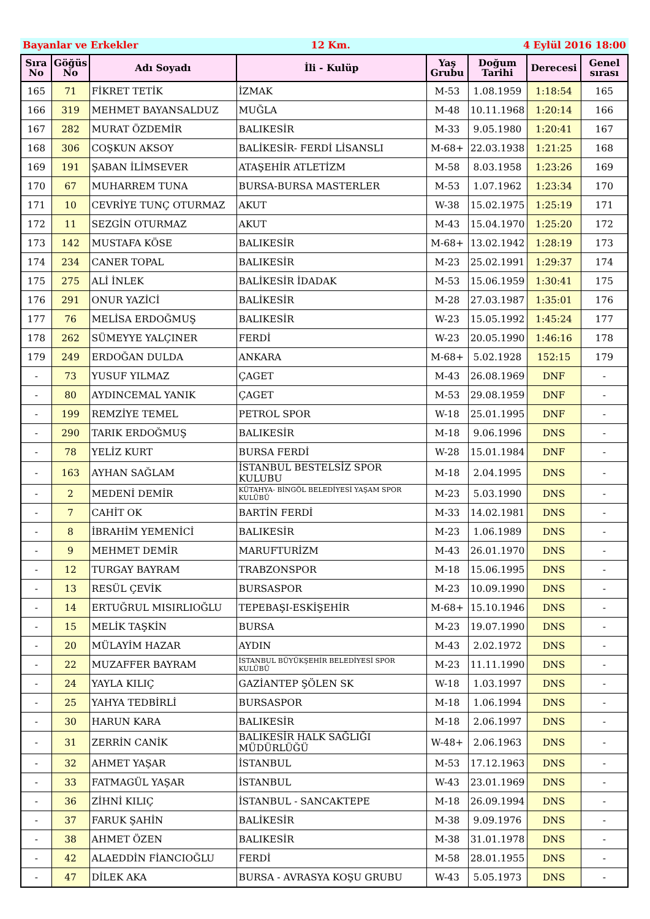Bayanlar ve Erkekler 12 Km. 4 Eylül 2016 18:00
| Sıra No | Göğüs No | Adı Soyadı | İli - Kulüp | Yaş Grubu | Doğum Tarihi | Derecesi | Genel sırası |
| --- | --- | --- | --- | --- | --- | --- | --- |
| 165 | 71 | FİKRET TETİK | İZMAK | M-53 | 1.08.1959 | 1:18:54 | 165 |
| 166 | 319 | MEHMET BAYANSALDUZ | MUĞLA | M-48 | 10.11.1968 | 1:20:14 | 166 |
| 167 | 282 | MURAT ÖZDEMİR | BALIKESİR | M-33 | 9.05.1980 | 1:20:41 | 167 |
| 168 | 306 | COŞKUN AKSOY | BALİKESİR- FERDİ LİSANSLI | M-68+ | 22.03.1938 | 1:21:25 | 168 |
| 169 | 191 | ŞABAN İLİMSEVER | ATAŞEHİR ATLETİZM | M-58 | 8.03.1958 | 1:23:26 | 169 |
| 170 | 67 | MUHARREM TUNA | BURSA-BURSA MASTERLER | M-53 | 1.07.1962 | 1:23:34 | 170 |
| 171 | 10 | CEVRİYE TUNÇ OTURMAZ | AKUT | W-38 | 15.02.1975 | 1:25:19 | 171 |
| 172 | 11 | SEZGİN OTURMAZ | AKUT | M-43 | 15.04.1970 | 1:25:20 | 172 |
| 173 | 142 | MUSTAFA KÖSE | BALIKESİR | M-68+ | 13.02.1942 | 1:28:19 | 173 |
| 174 | 234 | CANER TOPAL | BALIKESİR | M-23 | 25.02.1991 | 1:29:37 | 174 |
| 175 | 275 | ALİ İNLEK | BALİKESİR İDADAK | M-53 | 15.06.1959 | 1:30:41 | 175 |
| 176 | 291 | ONUR YAZİCİ | BALİKESİR | M-28 | 27.03.1987 | 1:35:01 | 176 |
| 177 | 76 | MELİSA ERDOĞMUŞ | BALIKESİR | W-23 | 15.05.1992 | 1:45:24 | 177 |
| 178 | 262 | SÜMEYYE YALÇINER | FERDİ | W-23 | 20.05.1990 | 1:46:16 | 178 |
| 179 | 249 | ERDOĞAN DULDA | ANKARA | M-68+ | 5.02.1928 | 152:15 | 179 |
| - | 73 | YUSUF YILMAZ | ÇAGET | M-43 | 26.08.1969 | DNF | - |
| - | 80 | AYDINCEMAL YANIK | ÇAGET | M-53 | 29.08.1959 | DNF | - |
| - | 199 | REMZİYE TEMEL | PETROL SPOR | W-18 | 25.01.1995 | DNF | - |
| - | 290 | TARIK ERDOĞMUŞ | BALIKESİR | M-18 | 9.06.1996 | DNS | - |
| - | 78 | YELİZ KURT | BURSA FERDİ | W-28 | 15.01.1984 | DNF | - |
| - | 163 | AYHAN SAĞLAM | İSTANBUL BESTELSİZ SPOR KULUBU | M-18 | 2.04.1995 | DNS | - |
| - | 2 | MEDENİ DEMİR | KÜTAHYA- BİNGÖL BELEDİYESİ YAŞAM SPOR KULÜBÜ | M-23 | 5.03.1990 | DNS | - |
| - | 7 | CAHİT OK | BARTİN FERDİ | M-33 | 14.02.1981 | DNS | - |
| - | 8 | İBRAHİM YEMENİCİ | BALIKESİR | M-23 | 1.06.1989 | DNS | - |
| - | 9 | MEHMET DEMİR | MARUFTURİZM | M-43 | 26.01.1970 | DNS | - |
| - | 12 | TURGAY BAYRAM | TRABZONSPOR | M-18 | 15.06.1995 | DNS | - |
| - | 13 | RESÜL ÇEVİK | BURSASPOR | M-23 | 10.09.1990 | DNS | - |
| - | 14 | ERTUĞRUL MISIRLIOĞLU | TEPEBAŞI-ESKİŞEHİR | M-68+ | 15.10.1946 | DNS | - |
| - | 15 | MELİK TAŞKİN | BURSA | M-23 | 19.07.1990 | DNS | - |
| - | 20 | MÜLAYİM HAZAR | AYDIN | M-43 | 2.02.1972 | DNS | - |
| - | 22 | MUZAFFER BAYRAM | İSTANBUL BÜYÜKŞEHİR BELEDİYESİ SPOR KULÜBÜ | M-23 | 11.11.1990 | DNS | - |
| - | 24 | YAYLA KILIÇ | GAZİANTEP ŞÖLEN SK | W-18 | 1.03.1997 | DNS | - |
| - | 25 | YAHYA TEDBİRLİ | BURSASPOR | M-18 | 1.06.1994 | DNS | - |
| - | 30 | HARUN KARA | BALIKESİR | M-18 | 2.06.1997 | DNS | - |
| - | 31 | ZERRİN CANİK | BALIKESİR HALK SAĞLIĞI MÜDÜRLÜĞÜ | W-48+ | 2.06.1963 | DNS | - |
| - | 32 | AHMET YAŞAR | İSTANBUL | M-53 | 17.12.1963 | DNS | - |
| - | 33 | FATMAGÜL YAŞAR | İSTANBUL | W-43 | 23.01.1969 | DNS | - |
| - | 36 | ZİHNİ KILIÇ | İSTANBUL - SANCAKTEPE | M-18 | 26.09.1994 | DNS | - |
| - | 37 | FARUK ŞAHİN | BALİKESİR | M-38 | 9.09.1976 | DNS | - |
| - | 38 | AHMET ÖZEN | BALIKESİR | M-38 | 31.01.1978 | DNS | - |
| - | 42 | ALAEDDİN FİANCIOĞLU | FERDİ | M-58 | 28.01.1955 | DNS | - |
| - | 47 | DİLEK AKA | BURSA - AVRASYA KOŞU GRUBU | W-43 | 5.05.1973 | DNS | - |